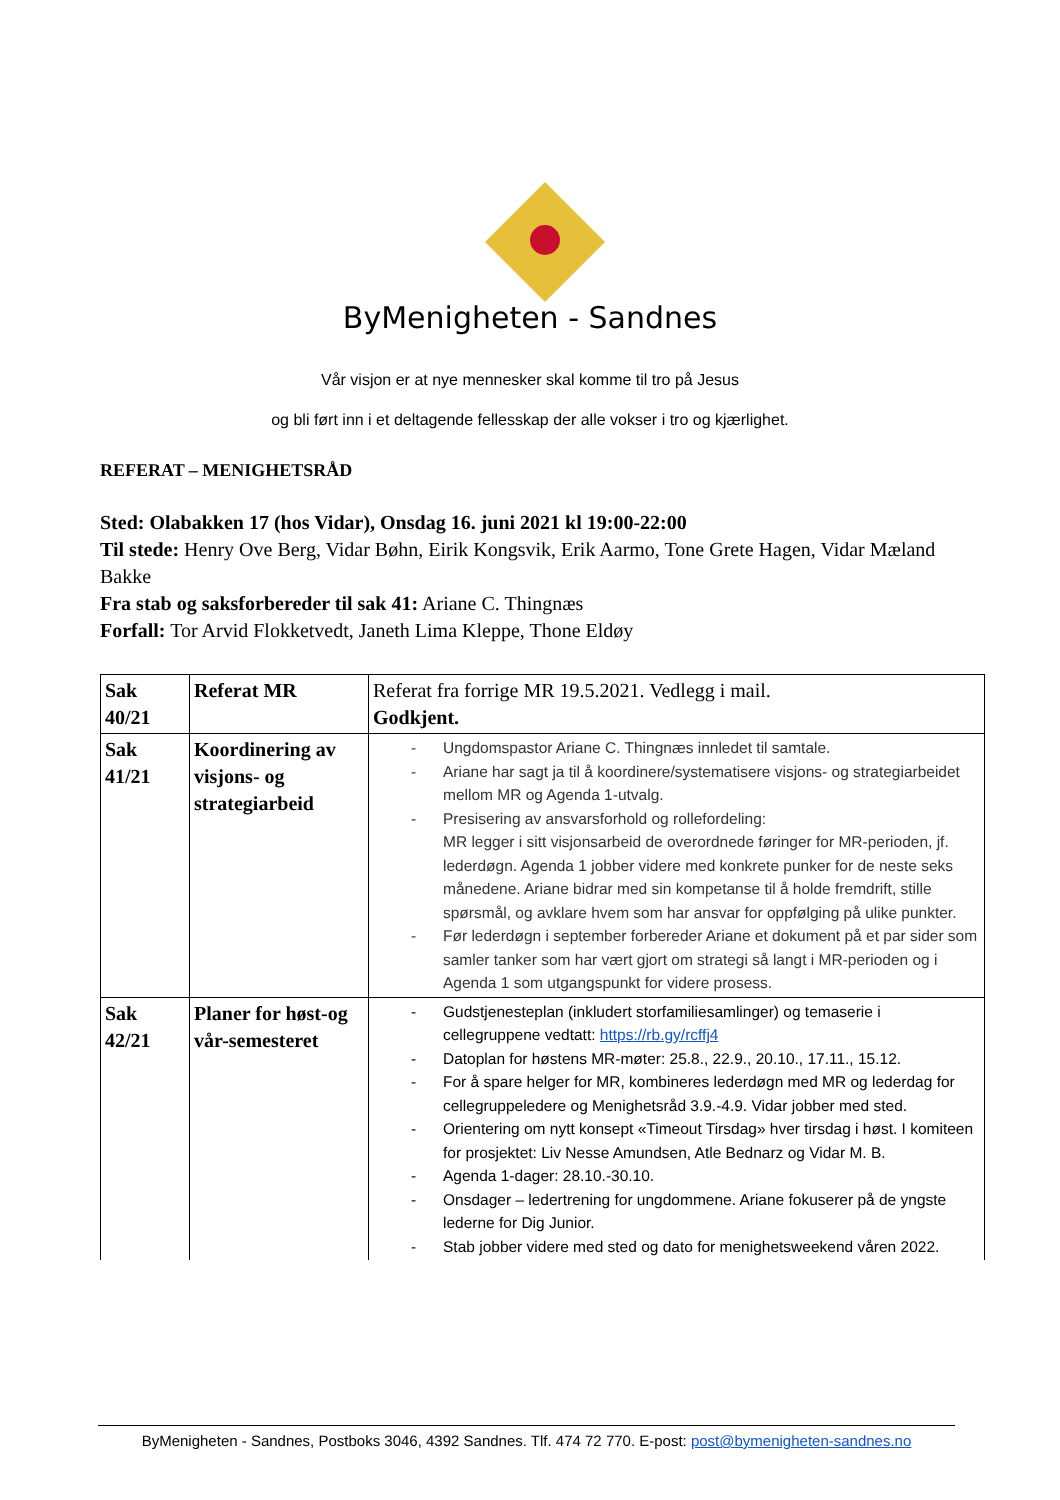ByMenigheten - Sandnes
Vår visjon er at nye mennesker skal komme til tro på Jesus
og bli ført inn i et deltagende fellesskap der alle vokser i tro og kjærlighet.
REFERAT – MENIGHETSRÅD
Sted: Olabakken 17 (hos Vidar), Onsdag 16. juni 2021 kl 19:00-22:00
Til stede: Henry Ove Berg, Vidar Bøhn, Eirik Kongsvik, Erik Aarmo, Tone Grete Hagen, Vidar Mæland Bakke
Fra stab og saksforbereder til sak 41: Ariane C. Thingnæs
Forfall: Tor Arvid Flokketvedt, Janeth Lima Kleppe, Thone Eldøy
| Sak 40/21 | Referat MR | Referat fra forrige MR 19.5.2021. Vedlegg i mail. Godkjent. |
| Sak 41/21 | Koordinering av visjons- og strategiarbeid | - Ungdomspastor Ariane C. Thingnæs innledet til samtale. - Ariane har sagt ja til å koordinere/systematisere visjons- og strategiarbeidet mellom MR og Agenda 1-utvalg. - Presisering av ansvarsforhold og rollefordeling: MR legger i sitt visjonsarbeid de overordnede føringer for MR-perioden, jf. lederdøgn. Agenda 1 jobber videre med konkrete punker for de neste seks månedene. Ariane bidrar med sin kompetanse til å holde fremdrift, stille spørsmål, og avklare hvem som har ansvar for oppfølging på ulike punkter. - Før lederdøgn i september forbereder Ariane et dokument på et par sider som samler tanker som har vært gjort om strategi så langt i MR-perioden og i Agenda 1 som utgangspunkt for videre prosess. |
| Sak 42/21 | Planer for høst-og vår-semesteret | - Gudstjenesteplan (inkludert storfamiliesamlinger) og temaserie i cellegruppene vedtatt: https://rb.gy/rcffj4 - Datoplan for høstens MR-møter: 25.8., 22.9., 20.10., 17.11., 15.12. - For å spare helger for MR, kombineres lederdøgn med MR og lederdag for cellegruppeledere og Menighetsråd 3.9.-4.9. Vidar jobber med sted. - Orientering om nytt konsept «Timeout Tirsdag» hver tirsdag i høst. I komiteen for prosjektet: Liv Nesse Amundsen, Atle Bednarz og Vidar M. B. - Agenda 1-dager: 28.10.-30.10. - Onsdager – ledertrening for ungdommene. Ariane fokuserer på de yngste lederne for Dig Junior. - Stab jobber videre med sted og dato for menighetsweekend våren 2022. |
ByMenigheten - Sandnes, Postboks 3046, 4392 Sandnes. Tlf. 474 72 770. E-post: post@bymenigheten-sandnes.no